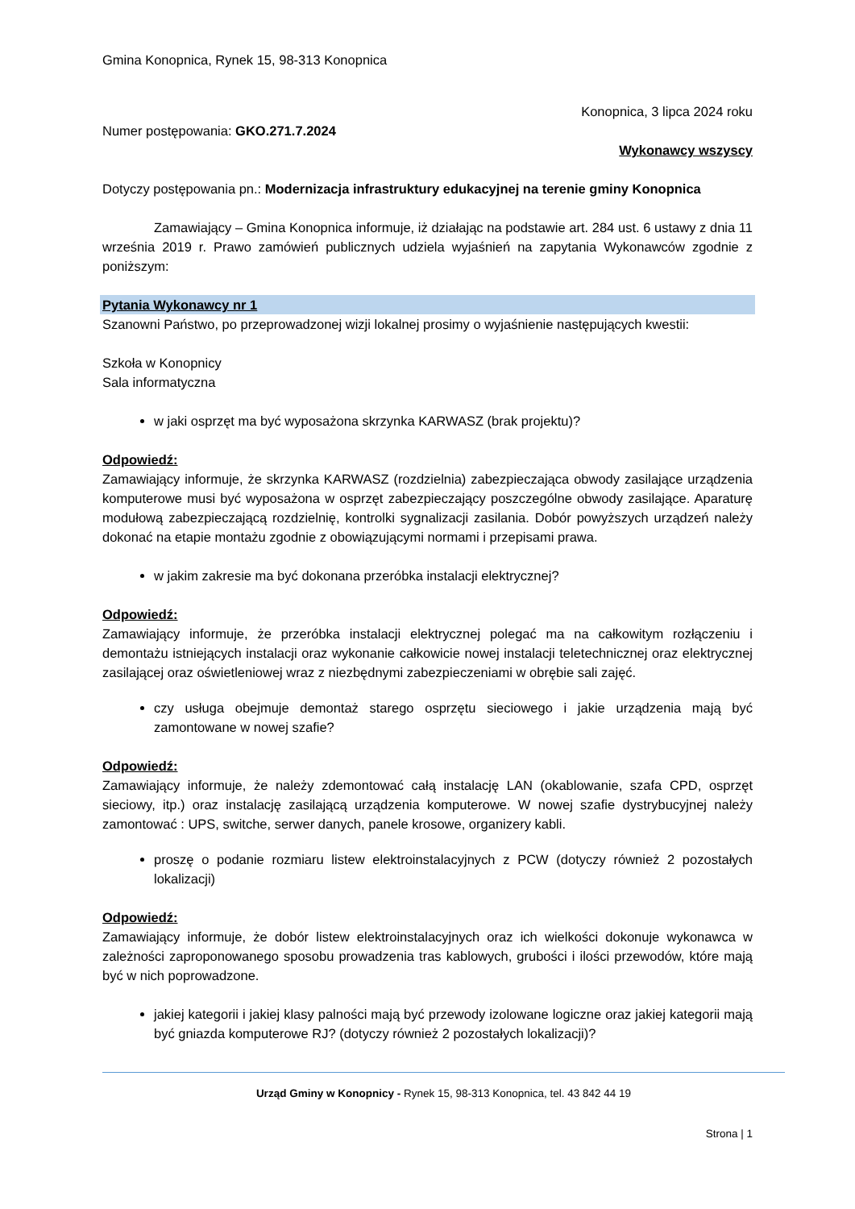Gmina Konopnica, Rynek 15, 98-313 Konopnica
Konopnica, 3 lipca 2024 roku
Numer postępowania: GKO.271.7.2024
Wykonawcy wszyscy
Dotyczy postępowania pn.: Modernizacja infrastruktury edukacyjnej na terenie gminy Konopnica
Zamawiający – Gmina Konopnica informuje, iż działając na podstawie art. 284 ust. 6 ustawy z dnia 11 września 2019 r. Prawo zamówień publicznych udziela wyjaśnień na zapytania Wykonawców zgodnie z poniższym:
Pytania Wykonawcy nr 1
Szanowni Państwo, po przeprowadzonej wizji lokalnej prosimy o wyjaśnienie następujących kwestii:
Szkoła w Konopnicy
Sala informatyczna
w jaki osprzęt ma być wyposażona skrzynka KARWASZ (brak projektu)?
Odpowiedź:
Zamawiający informuje, że skrzynka KARWASZ (rozdzielnia) zabezpieczająca obwody zasilające urządzenia komputerowe musi być wyposażona w osprzęt zabezpieczający poszczególne obwody zasilające. Aparaturę modułową zabezpieczającą rozdzielnię, kontrolki sygnalizacji zasilania. Dobór powyższych urządzeń należy dokonać na etapie montażu zgodnie z obowiązującymi normami i przepisami prawa.
w jakim zakresie ma być dokonana przeróbka instalacji elektrycznej?
Odpowiedź:
Zamawiający informuje, że przeróbka instalacji elektrycznej polegać ma na całkowitym rozłączeniu i demontażu istniejących instalacji oraz wykonanie całkowicie nowej instalacji teletechnicznej oraz elektrycznej zasilającej oraz oświetleniowej wraz z niezbędnymi zabezpieczeniami w obrębie sali zajęć.
czy usługa obejmuje demontaż starego osprzętu sieciowego i jakie urządzenia mają być zamontowane w nowej szafie?
Odpowiedź:
Zamawiający informuje, że należy zdemontować całą instalację LAN (okablowanie, szafa CPD, osprzęt sieciowy, itp.) oraz instalację zasilającą urządzenia komputerowe. W nowej szafie dystrybucyjnej należy zamontować : UPS, switche, serwer danych, panele krosowe, organizery kabli.
proszę o podanie rozmiaru listew elektroinstalacyjnych z PCW (dotyczy również 2 pozostałych lokalizacji)
Odpowiedź:
Zamawiający informuje, że dobór listew elektroinstalacyjnych oraz ich wielkości dokonuje wykonawca w zależności zaproponowanego sposobu prowadzenia tras kablowych, grubości i ilości przewodów, które mają być w nich poprowadzone.
jakiej kategorii i jakiej klasy palności mają być przewody izolowane logiczne oraz jakiej kategorii mają być gniazda komputerowe RJ? (dotyczy również 2 pozostałych lokalizacji)?
Urząd Gminy w Konopnicy - Rynek 15, 98-313 Konopnica, tel. 43 842 44 19
Strona | 1